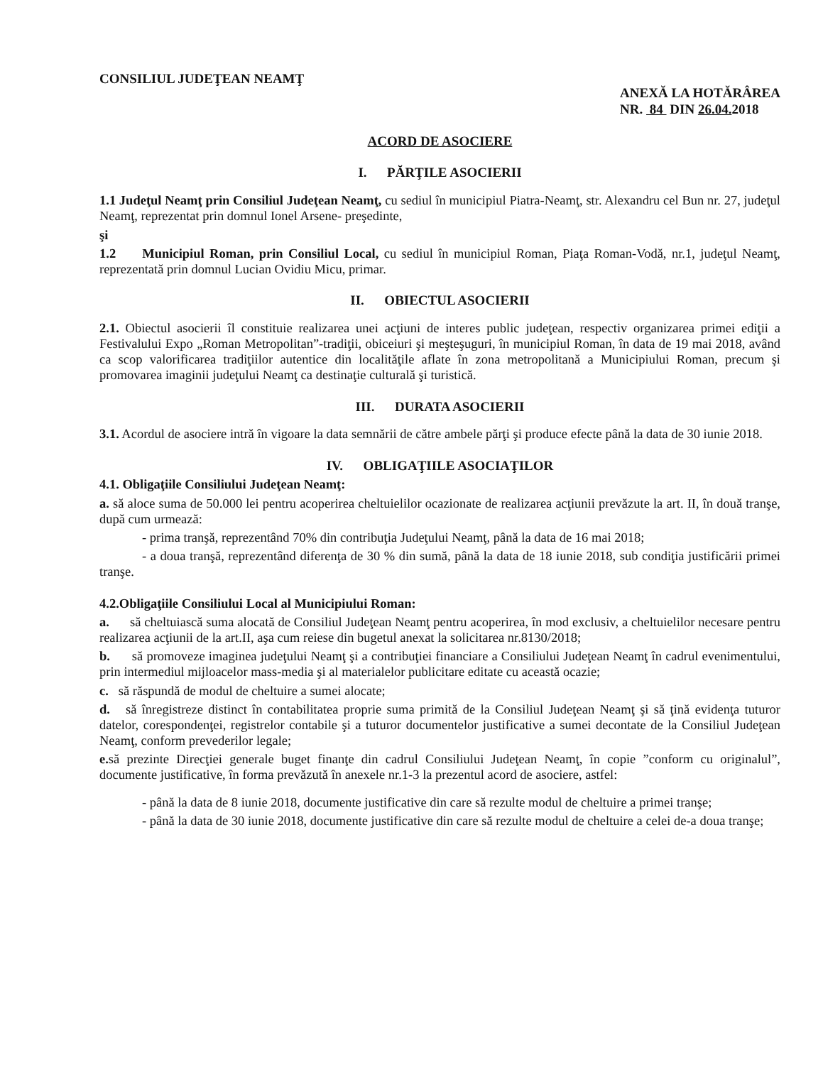CONSILIUL JUDEŢEAN NEAMŢ
ANEXĂ LA HOTĂRÂREA
NR. 84 DIN 26.04. 2018
ACORD DE ASOCIERE
I. PĂRŢILE ASOCIERII
1.1 Judeţul Neamţ prin Consiliul Judeţean Neamţ, cu sediul în municipiul Piatra-Neamţ, str. Alexandru cel Bun nr. 27, judeţul Neamţ, reprezentat prin domnul Ionel Arsene- preşedinte,
şi
1.2 Municipiul Roman, prin Consiliul Local, cu sediul în municipiul Roman, Piaţa Roman-Vodă, nr.1, judeţul Neamţ, reprezentată prin domnul Lucian Ovidiu Micu, primar.
II. OBIECTUL ASOCIERII
2.1. Obiectul asocierii îl constituie realizarea unei acţiuni de interes public judeţean, respectiv organizarea primei ediţii a Festivalului Expo „Roman Metropolitan”-tradiţii, obiceiuri şi meşteşuguri, în municipiul Roman, în data de 19 mai 2018, având ca scop valorificarea tradiţiilor autentice din localităţile aflate în zona metropolitană a Municipiului Roman, precum şi promovarea imaginii judeţului Neamţ ca destinaţie culturală şi turistică.
III. DURATA ASOCIERII
3.1. Acordul de asociere intră în vigoare la data semnării de către ambele părţi şi produce efecte până la data de 30 iunie 2018.
IV. OBLIGAŢIILE ASOCIAŢILOR
4.1. Obligaţiile Consiliului Judeţean Neamţ:
a. să aloce suma de 50.000 lei pentru acoperirea cheltuielilor ocazionate de realizarea acţiunii prevăzute la art. II, în două tranşe, după cum urmează:
- prima tranşă, reprezentând 70% din contribuţia Judeţului Neamţ, până la data de 16 mai 2018;
- a doua tranşă, reprezentând diferenţa de 30 % din sumă, până la data de 18 iunie 2018, sub condiţia justificării primei tranşe.
4.2.Obligaţiile Consiliului Local al Municipiului Roman:
a. să cheltuiască suma alocată de Consiliul Judeţean Neamţ pentru acoperirea, în mod exclusiv, a cheltuielilor necesare pentru realizarea acţiunii de la art.II, aşa cum reiese din bugetul anexat la solicitarea nr.8130/2018;
b. să promoveze imaginea judeţului Neamţ şi a contribuţiei financiare a Consiliului Judeţean Neamţ în cadrul evenimentului, prin intermediul mijloacelor mass-media şi al materialelor publicitare editate cu această ocazie;
c. să răspundă de modul de cheltuire a sumei alocate;
d. să înregistreze distinct în contabilitatea proprie suma primită de la Consiliul Judeţean Neamţ şi să ţină evidenţa tuturor datelor, corespondenţei, registrelor contabile şi a tuturor documentelor justificative a sumei decontate de la Consiliul Judeţean Neamţ, conform prevederilor legale;
e. să prezinte Direcţiei generale buget finanţe din cadrul Consiliului Judeţean Neamţ, în copie ”conform cu originalul”, documente justificative, în forma prevăzută în anexele nr.1-3 la prezentul acord de asociere, astfel:
- până la data de 8 iunie 2018, documente justificative din care să rezulte modul de cheltuire a primei tranşe;
- până la data de 30 iunie 2018, documente justificative din care să rezulte modul de cheltuire a celei de-a doua tranşe;